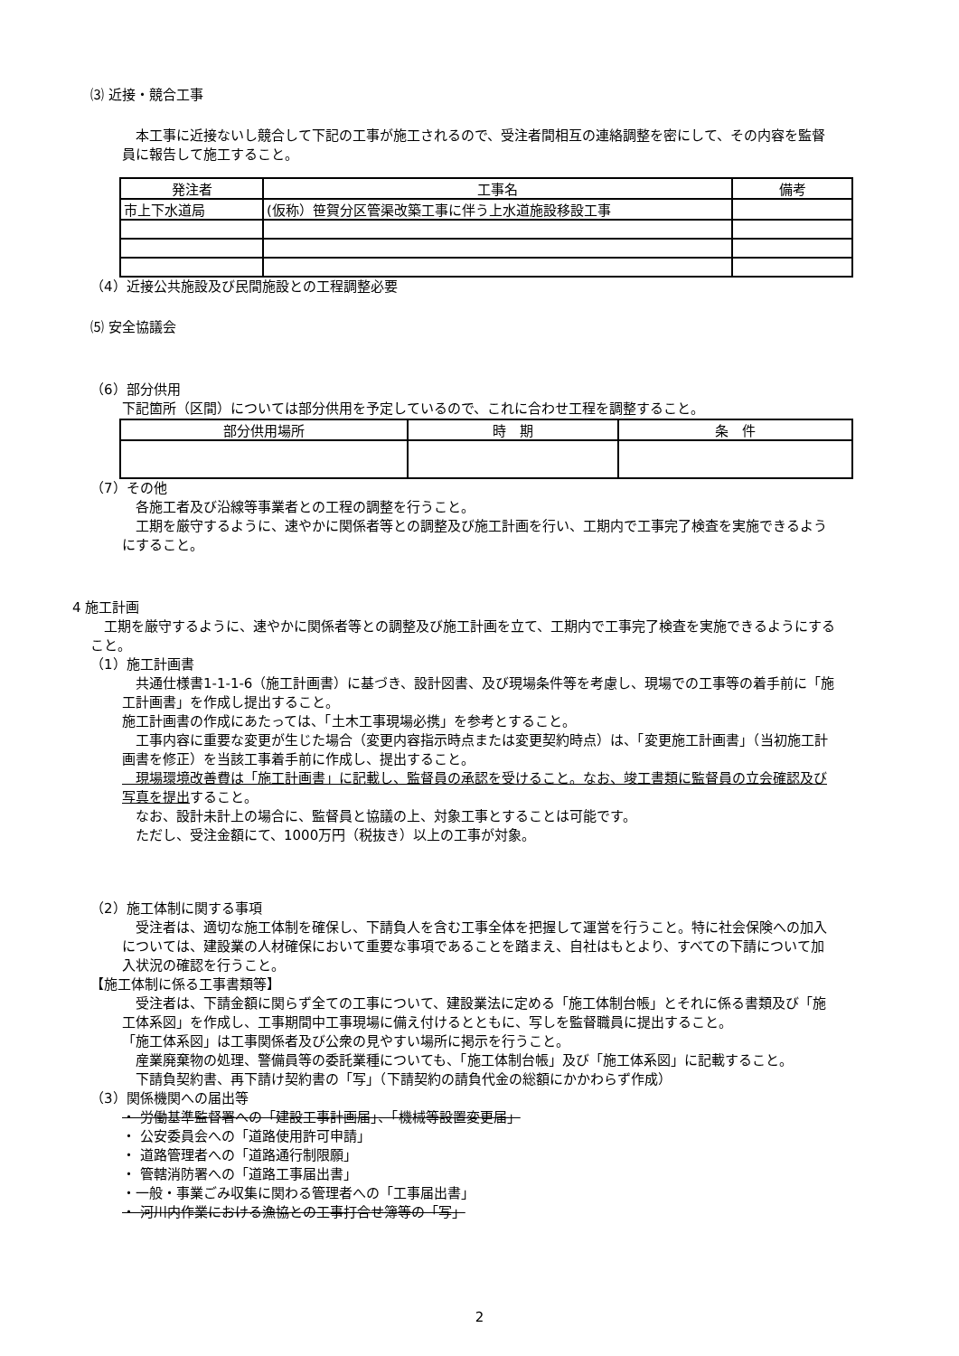⑶ 近接・競合工事
　本工事に近接ないし競合して下記の工事が施工されるので、受注者間相互の連絡調整を密にして、その内容を監督員に報告して施工すること。
| 発注者 | 工事名 | 備考 |
| --- | --- | --- |
| 市上下水道局 | (仮称）笹賀分区管渠改築工事に伴う上水道施設移設工事 | |
（4）近接公共施設及び民間施設との工程調整必要
⑸ 安全協議会
（6）部分供用
下記箇所（区間）については部分供用を予定しているので、これに合わせ工程を調整すること。
| 部分供用場所 | 時 期 | 条 件 |
| --- | --- | --- |
（7）その他
　各施工者及び沿線等事業者との工程の調整を行うこと。
　工期を厳守するように、速やかに関係者等との調整及び施工計画を行い、工期内で工事完了検査を実施できるようにすること。
4 施工計画
　工期を厳守するように、速やかに関係者等との調整及び施工計画を立て、工期内で工事完了検査を実施できるようにすること。
（1）施工計画書
　共通仕様書1-1-1-6（施工計画書）に基づき、設計図書、及び現場条件等を考慮し、現場での工事等の着手前に「施工計画書」を作成し提出すること。
施工計画書の作成にあたっては、「土木工事現場必携」を参考とすること。
　工事内容に重要な変更が生じた場合（変更内容指示時点または変更契約時点）は、「変更施工計画書」（当初施工計画書を修正）を当該工事着手前に作成し、提出すること。
　現場環境改善費は「施工計画書」に記載し、監督員の承認を受けること。なお、竣工書類に監督員の立会確認及び写真を提出すること。
　なお、設計未計上の場合に、監督員と協議の上、対象工事とすることは可能です。
　ただし、受注金額にて、1000万円（税抜き）以上の工事が対象。
（2）施工体制に関する事項
　受注者は、適切な施工体制を確保し、下請負人を含む工事全体を把握して運営を行うこと。特に社会保険への加入については、建設業の人材確保において重要な事項であることを踏まえ、自社はもとより、すべての下請について加入状況の確認を行うこと。
【施工体制に係る工事書類等】
　受注者は、下請金額に関らず全ての工事について、建設業法に定める「施工体制台帳」とそれに係る書類及び「施工体系図」を作成し、工事期間中工事現場に備え付けるとともに、写しを監督職員に提出すること。
「施工体系図」は工事関係者及び公衆の見やすい場所に掲示を行うこと。
　産業廃棄物の処理、警備員等の委託業種についても、「施工体制台帳」及び「施工体系図」に記載すること。
　下請負契約書、再下請け契約書の「写」（下請契約の請負代金の総額にかかわらず作成）
（3）関係機関への届出等
・ 労働基準監督署への「建設工事計画届」、「機械等設置変更届」
・ 公安委員会への「道路使用許可申請」
・ 道路管理者への「道路通行制限願」
・ 管轄消防署への「道路工事届出書」
・一般・事業ごみ収集に関わる管理者への「工事届出書」
・ 河川内作業における漁協との工事打合せ簿等の「写」
2